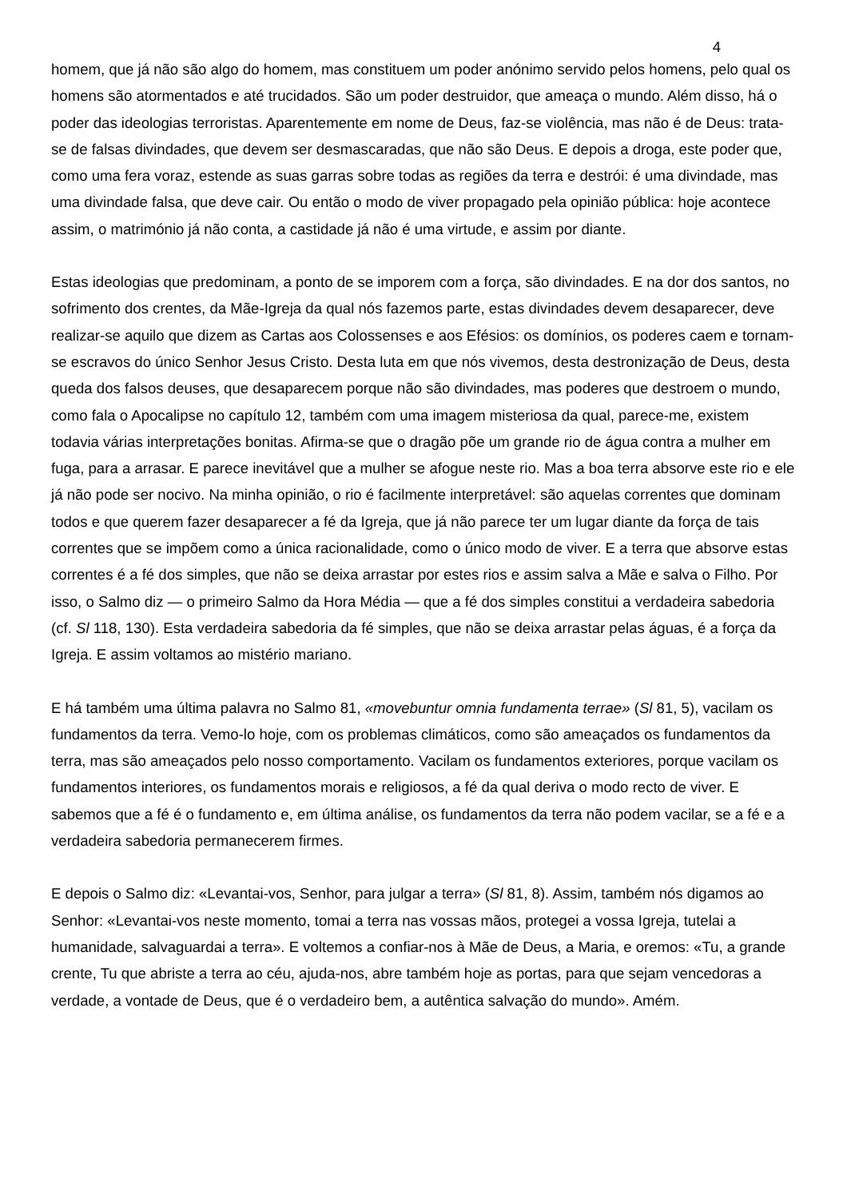4
homem, que já não são algo do homem, mas constituem um poder anónimo servido pelos homens, pelo qual os homens são atormentados e até trucidados. São um poder destruidor, que ameaça o mundo. Além disso, há o poder das ideologias terroristas. Aparentemente em nome de Deus, faz-se violência, mas não é de Deus: trata-se de falsas divindades, que devem ser desmascaradas, que não são Deus. E depois a droga, este poder que, como uma fera voraz, estende as suas garras sobre todas as regiões da terra e destrói: é uma divindade, mas uma divindade falsa, que deve cair. Ou então o modo de viver propagado pela opinião pública: hoje acontece assim, o matrimónio já não conta, a castidade já não é uma virtude, e assim por diante.
Estas ideologias que predominam, a ponto de se imporem com a força, são divindades. E na dor dos santos, no sofrimento dos crentes, da Mãe-Igreja da qual nós fazemos parte, estas divindades devem desaparecer, deve realizar-se aquilo que dizem as Cartas aos Colossenses e aos Efésios: os domínios, os poderes caem e tornam-se escravos do único Senhor Jesus Cristo. Desta luta em que nós vivemos, desta destronização de Deus, desta queda dos falsos deuses, que desaparecem porque não são divindades, mas poderes que destroem o mundo, como fala o Apocalipse no capítulo 12, também com uma imagem misteriosa da qual, parece-me, existem todavia várias interpretações bonitas. Afirma-se que o dragão põe um grande rio de água contra a mulher em fuga, para a arrasar. E parece inevitável que a mulher se afogue neste rio. Mas a boa terra absorve este rio e ele já não pode ser nocivo. Na minha opinião, o rio é facilmente interpretável: são aquelas correntes que dominam todos e que querem fazer desaparecer a fé da Igreja, que já não parece ter um lugar diante da força de tais correntes que se impõem como a única racionalidade, como o único modo de viver. E a terra que absorve estas correntes é a fé dos simples, que não se deixa arrastar por estes rios e assim salva a Mãe e salva o Filho. Por isso, o Salmo diz — o primeiro Salmo da Hora Média — que a fé dos simples constitui a verdadeira sabedoria (cf. Sl 118, 130). Esta verdadeira sabedoria da fé simples, que não se deixa arrastar pelas águas, é a força da Igreja. E assim voltamos ao mistério mariano.
E há também uma última palavra no Salmo 81, «movebuntur omnia fundamenta terrae» (Sl 81, 5), vacilam os fundamentos da terra. Vemo-lo hoje, com os problemas climáticos, como são ameaçados os fundamentos da terra, mas são ameaçados pelo nosso comportamento. Vacilam os fundamentos exteriores, porque vacilam os fundamentos interiores, os fundamentos morais e religiosos, a fé da qual deriva o modo recto de viver. E sabemos que a fé é o fundamento e, em última análise, os fundamentos da terra não podem vacilar, se a fé e a verdadeira sabedoria permanecerem firmes.
E depois o Salmo diz: «Levantai-vos, Senhor, para julgar a terra» (Sl 81, 8). Assim, também nós digamos ao Senhor: «Levantai-vos neste momento, tomai a terra nas vossas mãos, protegei a vossa Igreja, tutelai a humanidade, salvaguardai a terra». E voltemos a confiar-nos à Mãe de Deus, a Maria, e oremos: «Tu, a grande crente, Tu que abriste a terra ao céu, ajuda-nos, abre também hoje as portas, para que sejam vencedoras a verdade, a vontade de Deus, que é o verdadeiro bem, a autêntica salvação do mundo». Amém.